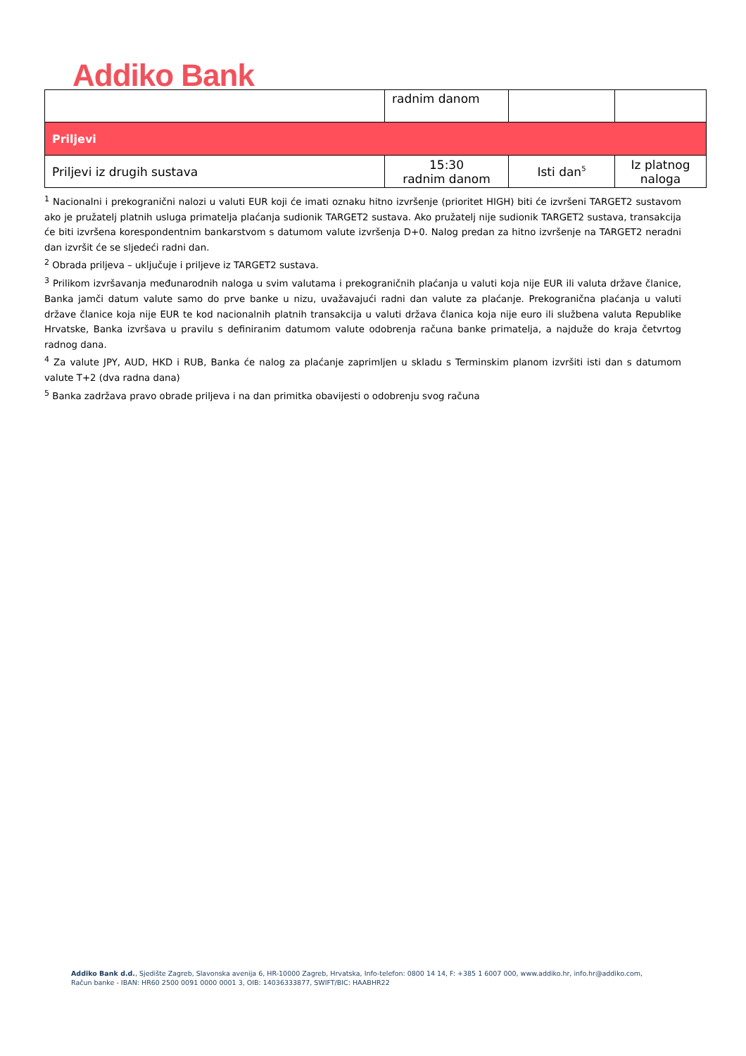Addiko Bank
| | radnim danom | | |
| Priljevi | | | |
| Priljevi iz drugih sustava | 15:30 radnim danom | Isti dan<sup>5</sup> | Iz platnog naloga |
<sup>1</sup> Nacionalni i prekogranični nalozi u valuti EUR koji će imati oznaku hitno izvršenje (prioritet HIGH) biti će izvršeni TARGET2 sustavom ako je pružatelj platnih usluga primatelja plaćanja sudionik TARGET2 sustava. Ako pružatelj nije sudionik TARGET2 sustava, transakcija će biti izvršena korespondentnim bankarstvom s datumom valute izvršenja D+0. Nalog predan za hitno izvršenje na TARGET2 neradni dan izvršit će se sljedeći radni dan.
<sup>2</sup> Obrada priljeva – uključuje i priljeve iz TARGET2 sustava.
<sup>3</sup> Prilikom izvršavanja međunarodnih naloga u svim valutama i prekograničnih plaćanja u valuti koja nije EUR ili valuta države članice, Banka jamči datum valute samo do prve banke u nizu, uvažavajući radni dan valute za plaćanje. Prekogranična plaćanja u valuti države članice koja nije EUR te kod nacionalnih platnih transakcija u valuti država članica koja nije euro ili službena valuta Republike Hrvatske, Banka izvršava u pravilu s definiranim datumom valute odobrenja računa banke primatelja, a najduže do kraja četvrtog radnog dana.
<sup>4</sup> Za valute JPY, AUD, HKD i RUB, Banka će nalog za plaćanje zaprimljen u skladu s Terminskim planom izvršiti isti dan s datumom valute T+2 (dva radna dana)
<sup>5</sup> Banka zadržava pravo obrade priljeva i na dan primitka obavijesti o odobrenju svog računa
Addiko Bank d.d., Sjedište Zagreb, Slavonska avenija 6, HR-10000 Zagreb, Hrvatska, Info-telefon: 0800 14 14, F: +385 1 6007 000, www.addiko.hr, info.hr@addiko.com,
Račun banke - IBAN: HR60 2500 0091 0000 0001 3, OIB: 14036333877, SWIFT/BIC: HAABHR22